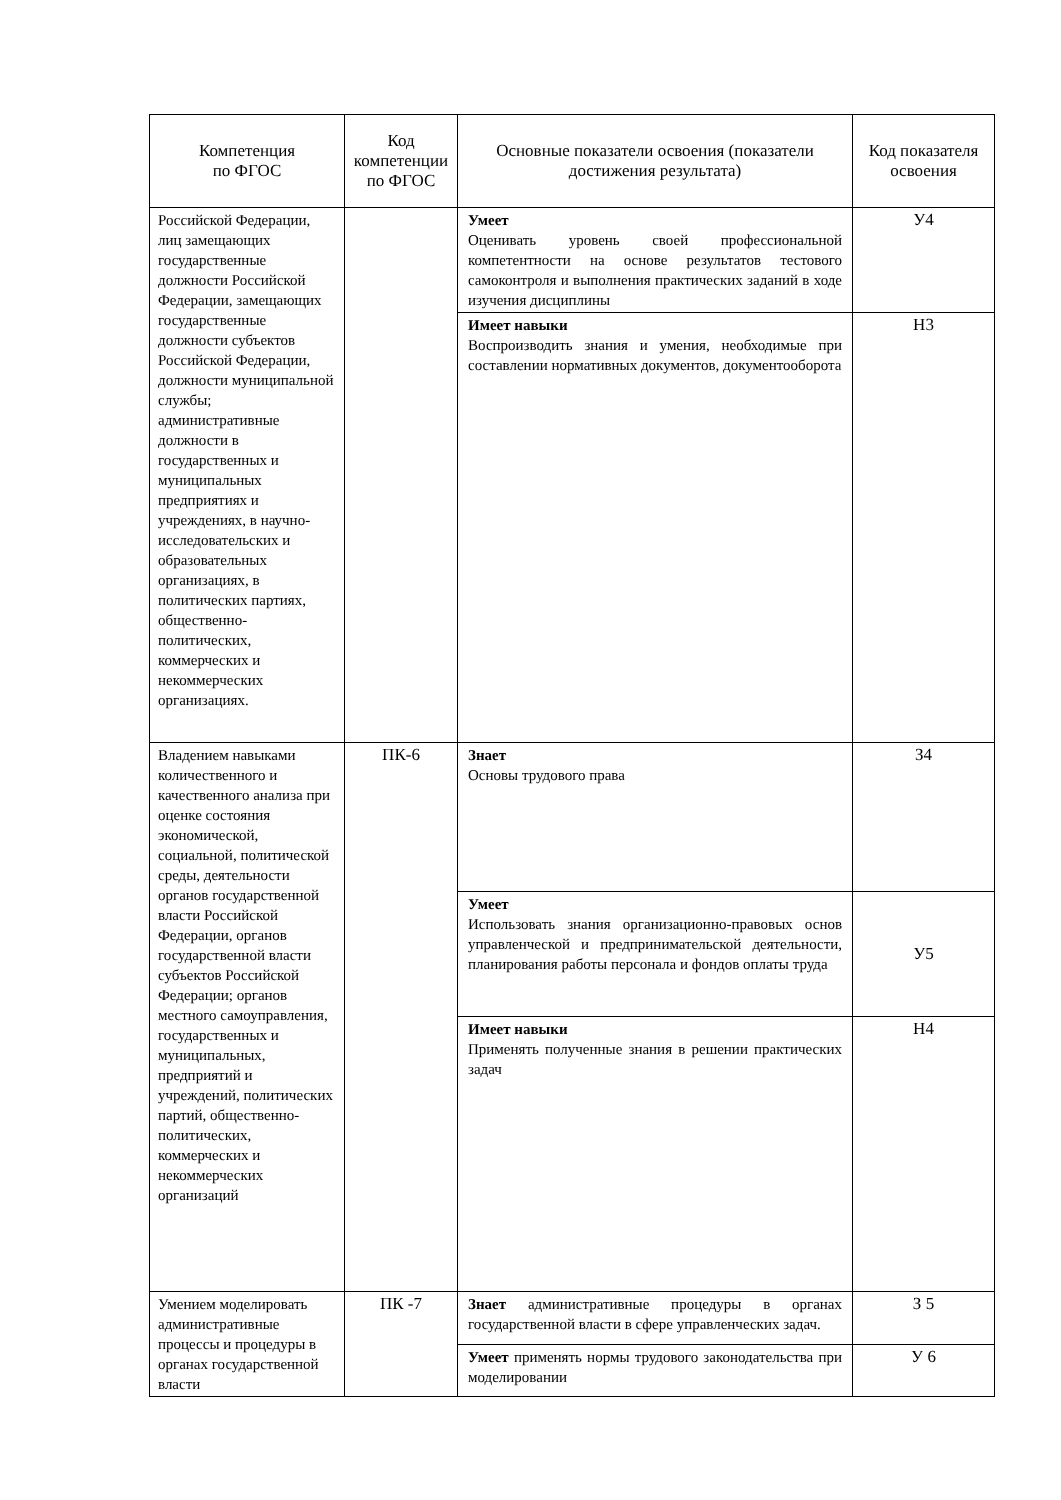| Компетенция по ФГОС | Код компетенции по ФГОС | Основные показатели освоения (показатели достижения результата) | Код показателя освоения |
| --- | --- | --- | --- |
| Российской Федерации, лиц замещающих государственные должности Российской Федерации, замещающих государственные должности субъектов Российской Федерации, должности муниципальной службы; административные должности в государственных и муниципальных предприятиях и учреждениях, в научно-исследовательских и образовательных организациях, в политических партиях, общественно-политических, коммерческих и некоммерческих организациях. | | Умеет Оценивать уровень своей профессиональной компетентности на основе результатов тестового самоконтроля и выполнения практических заданий в ходе изучения дисциплины | У4 |
| | | Имеет навыки Воспроизводить знания и умения, необходимые при составлении нормативных документов, документооборота | Н3 |
| Владением навыками количественного и качественного анализа при оценке состояния экономической, социальной, политической среды, деятельности органов государственной власти Российской Федерации, органов государственной власти субъектов Российской Федерации; органов местного самоуправления, государственных и муниципальных, предприятий и учреждений, политических партий, общественно-политических, коммерческих и некоммерческих организаций | ПК-6 | Знает Основы трудового права | З4 |
| | | Умеет Использовать знания организационно-правовых основ управленческой и предпринимательской деятельности, планирования работы персонала и фондов оплаты труда | У5 |
| | | Имеет навыки Применять полученные знания в решении практических задач | Н4 |
| Умением моделировать административные процессы и процедуры в органах государственной власти | ПК -7 | Знает административные процедуры в органах государственной власти в сфере управленческих задач. | З 5 |
| | | Умеет применять нормы трудового законодательства при моделировании | У 6 |